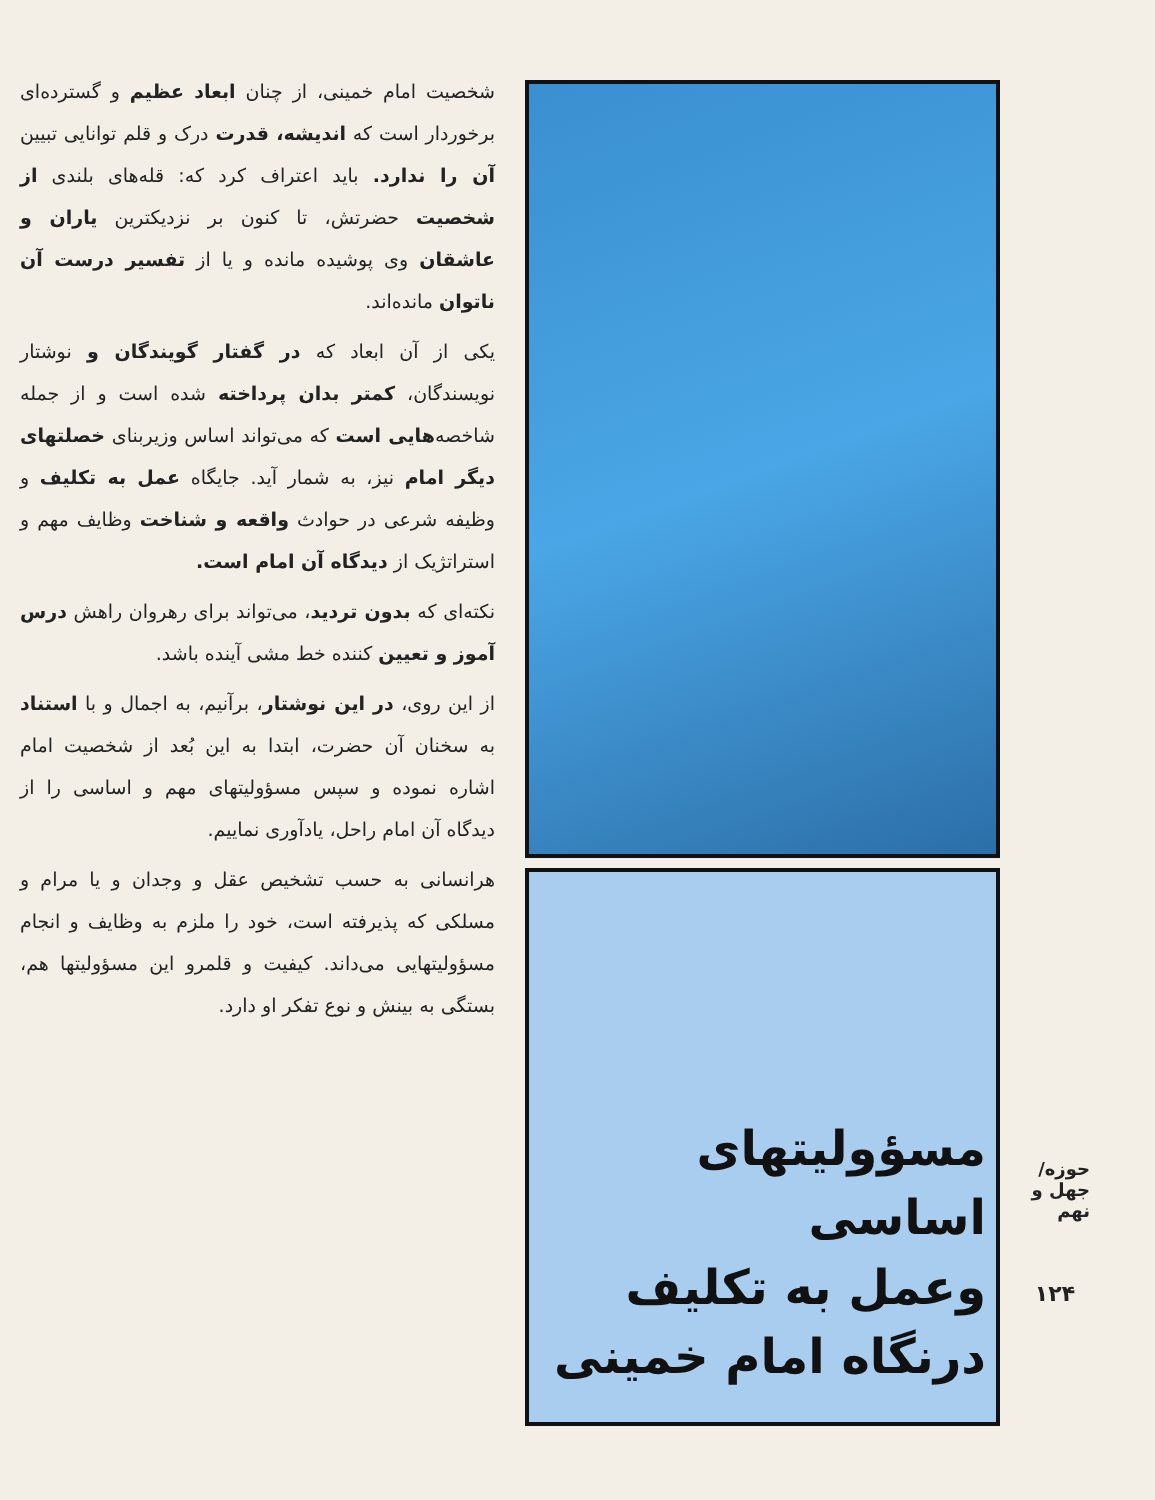شخصیت امام خمینی، از چنان ابعاد عظیم و گسترده‌ای برخوردار است که اندیشه، قدرت درک و قلم توانایی تبیین آن را ندارد. باید اعتراف کرد که: قله‌های بلندی از شخصیت حضرتش، تا کنون بر نزدیکترین یاران و عاشقان وی پوشیده مانده و یا از تفسیر درست آن ناتوان مانده‌اند.
یکی از آن ابعاد که در گفتار گویندگان و نوشتار نویسندگان، کمتر بدان پرداخته شده است و از جمله شاخصه‌هایی است که می‌تواند اساس وزیربنای خصلتهای دیگر امام نیز، به شمار آید. جایگاه عمل به تکلیف و وظیفه شرعی در حوادث واقعه و شناخت وظایف مهم و استراتژیک از دیدگاه آن امام است.
نکته‌ای که بدون تردید، می‌تواند برای رهروان راهش درس آموز و تعیین کننده خط مشی آینده باشد.
از این روی، در این نوشتار، برآنیم، به اجمال و با استناد به سخنان آن حضرت، ابتدا به این بُعد از شخصیت امام اشاره نموده و سپس مسؤولیتهای مهم و اساسی را از دیدگاه آن امام راحل، یادآوری نماییم.
هرانسانی به حسب تشخیص عقل و وجدان و یا مرام و مسلکی که پذیرفته است، خود را ملزم به وظایف و انجام مسؤولیتهایی می‌داند. کیفیت و قلمرو این مسؤولیتها هم، بستگی به بینش و نوع تفکر او دارد.
مسؤولیتهای اساسی
وعمل به تکلیف
درنگاه امام خمینی
حوزه/ جهل و نهم
۱۲۴